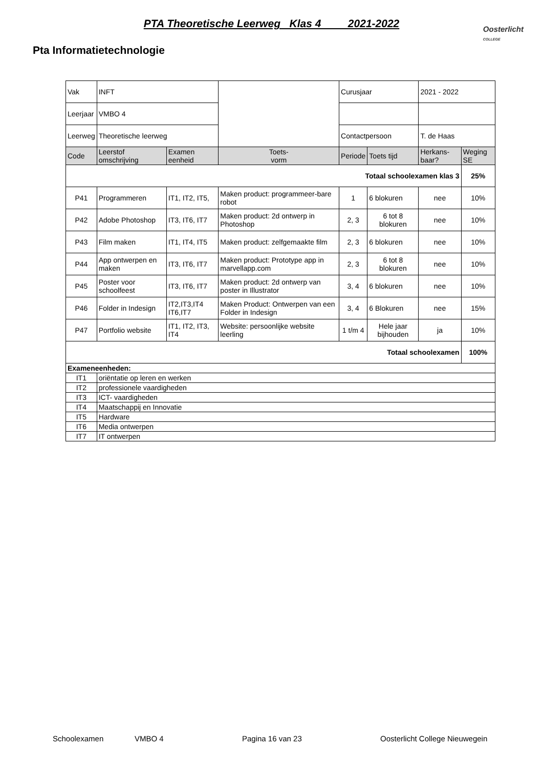PTA Theoretische Leerweg Klas 4 2021-2022
Oosterlicht
COLLEGE
Pta Informatietechnologie
| Vak | INFT | | | Curusjaar | | 2021 - 2022 | |
| Leerjaar | VMBO 4 | | | | | | |
| Leerweg | Theoretische leerweg | | | Contactpersoon | | T. de Haas | |
| Code | Leerstof omschrijving | Examen eenheid | Toets- vorm | Periode | Toets tijd | Herkans-baar? | Weging SE |
| Totaal schoolexamen klas 3 | | | | | | | 25% |
| P41 | Programmeren | IT1, IT2, IT5, | Maken product: programmeer-bare robot | 1 | 6 blokuren | nee | 10% |
| P42 | Adobe Photoshop | IT3, IT6, IT7 | Maken product: 2d ontwerp in Photoshop | 2, 3 | 6 tot 8 blokuren | nee | 10% |
| P43 | Film maken | IT1, IT4, IT5 | Maken product: zelfgemaakte film | 2, 3 | 6 blokuren | nee | 10% |
| P44 | App ontwerpen en maken | IT3, IT6, IT7 | Maken product: Prototype app in marvellapp.com | 2, 3 | 6 tot 8 blokuren | nee | 10% |
| P45 | Poster voor schoolfeest | IT3, IT6, IT7 | Maken product: 2d ontwerp van poster in Illustrator | 3, 4 | 6 blokuren | nee | 10% |
| P46 | Folder in Indesign | IT2,IT3,IT4 IT6,IT7 | Maken Product: Ontwerpen van een Folder in Indesign | 3, 4 | 6 Blokuren | nee | 15% |
| P47 | Portfolio website | IT1, IT2, IT3, IT4 | Website: persoonlijke website leerling | 1 t/m 4 | Hele jaar bijhouden | ja | 10% |
| Totaal schoolexamen | | | | | | | 100% |
| Exameneenheden: | | | | | | | |
| IT1 | oriëntatie op leren en werken | | | | | | |
| IT2 | professionele vaardigheden | | | | | | |
| IT3 | ICT- vaardigheden | | | | | | |
| IT4 | Maatschappij en Innovatie | | | | | | |
| IT5 | Hardware | | | | | | |
| IT6 | Media ontwerpen | | | | | | |
| IT7 | IT ontwerpen | | | | | | |
Schoolexamen VMBO 4 Pagina 16 van 23 Oosterlicht College Nieuwegein